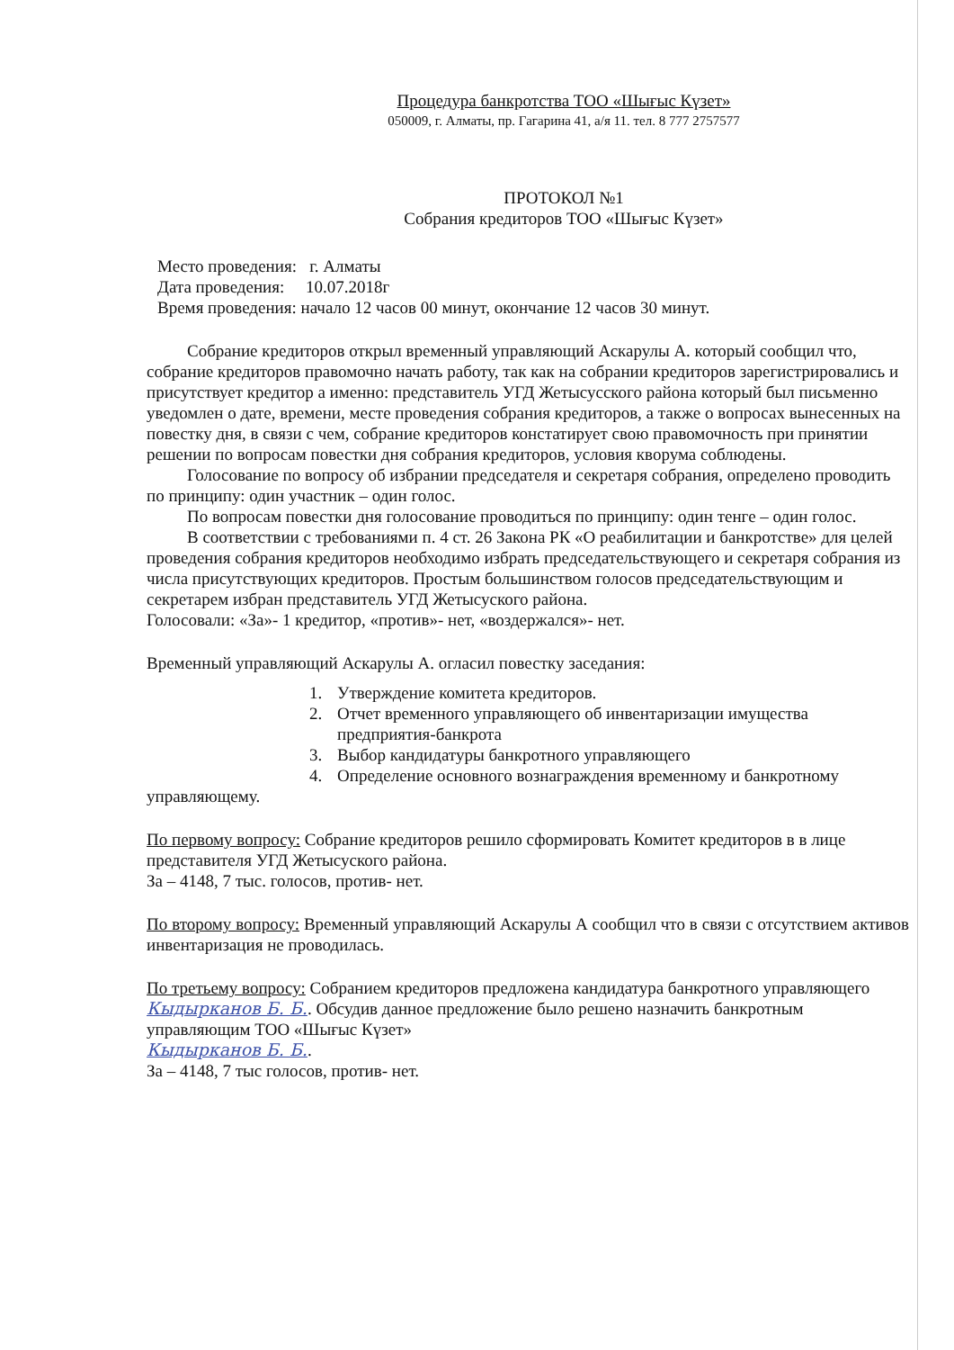Процедура банкротства ТОО «Шығыс Күзет»
050009, г. Алматы, пр. Гагарина 41, а/я 11. тел. 8 777 2757577
ПРОТОКОЛ №1
Собрания кредиторов ТОО «Шығыс Күзет»
Место проведения: г. Алматы
Дата проведения: 10.07.2018г
Время проведения: начало 12 часов 00 минут, окончание 12 часов 30 минут.
Собрание кредиторов открыл временный управляющий Аскарулы А. который сообщил что, собрание кредиторов правомочно начать работу, так как на собрании кредиторов зарегистрировались и присутствует кредитор а именно: представитель УГД Жетысусского района который был письменно уведомлен о дате, времени, месте проведения собрания кредиторов, а также о вопросах вынесенных на повестку дня, в связи с чем, собрание кредиторов констатирует свою правомочность при принятии решении по вопросам повестки дня собрания кредиторов, условия кворума соблюдены.
Голосование по вопросу об избрании председателя и секретаря собрания, определено проводить по принципу: один участник – один голос.
По вопросам повестки дня голосование проводиться по принципу: один тенге – один голос.
В соответствии с требованиями п. 4 ст. 26 Закона РК «О реабилитации и банкротстве» для целей проведения собрания кредиторов необходимо избрать председательствующего и секретаря собрания из числа присутствующих кредиторов. Простым большинством голосов председательствующим и секретарем избран представитель УГД Жетысуского района.
Голосовали: «За»- 1 кредитор, «против»- нет, «воздержался»- нет.
Временный управляющий Аскарулы А. огласил повестку заседания:
1. Утверждение комитета кредиторов.
2. Отчет временного управляющего об инвентаризации имущества предприятия-банкрота
3. Выбор кандидатуры банкротного управляющего
4. Определение основного вознаграждения временному и банкротному
управляющему.
По первому вопросу: Собрание кредиторов решило сформировать Комитет кредиторов в в лице представителя УГД Жетысуского района.
За – 4148, 7 тыс. голосов, против- нет.
По второму вопросу: Временный управляющий Аскарулы А сообщил что в связи с отсутствием активов инвентаризация не проводилась.
По третьему вопросу: Собранием кредиторов предложена кандидатура банкротного управляющего Кыдырканов Б. Б.. Обсудив данное предложение было решено назначить банкротным управляющим ТОО «Шығыс Күзет»
Кыдырканов Б. Б..
За – 4148, 7 тыс голосов, против- нет.